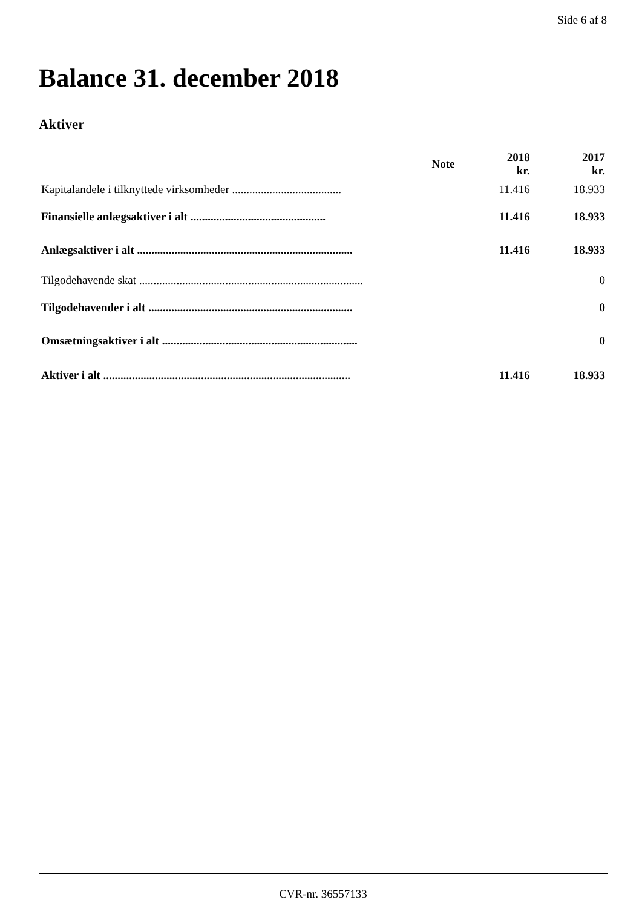Side 6 af 8
Balance 31. december 2018
Aktiver
| | Note | 2018 kr. | 2017 kr. |
| --- | --- | --- | --- |
| Kapitalandele i tilknyttede virksomheder ...................................... | | 11.416 | 18.933 |
| Finansielle anlægsaktiver i alt ............................................... | | 11.416 | 18.933 |
| Anlægsaktiver i alt ........................................................................... | | 11.416 | 18.933 |
| Tilgodehavende skat .............................................................................. | | | 0 |
| Tilgodehavender i alt ....................................................................... | | | 0 |
| Omsætningsaktiver i alt .................................................................... | | | 0 |
| Aktiver i alt ...................................................................................... | | 11.416 | 18.933 |
CVR-nr. 36557133